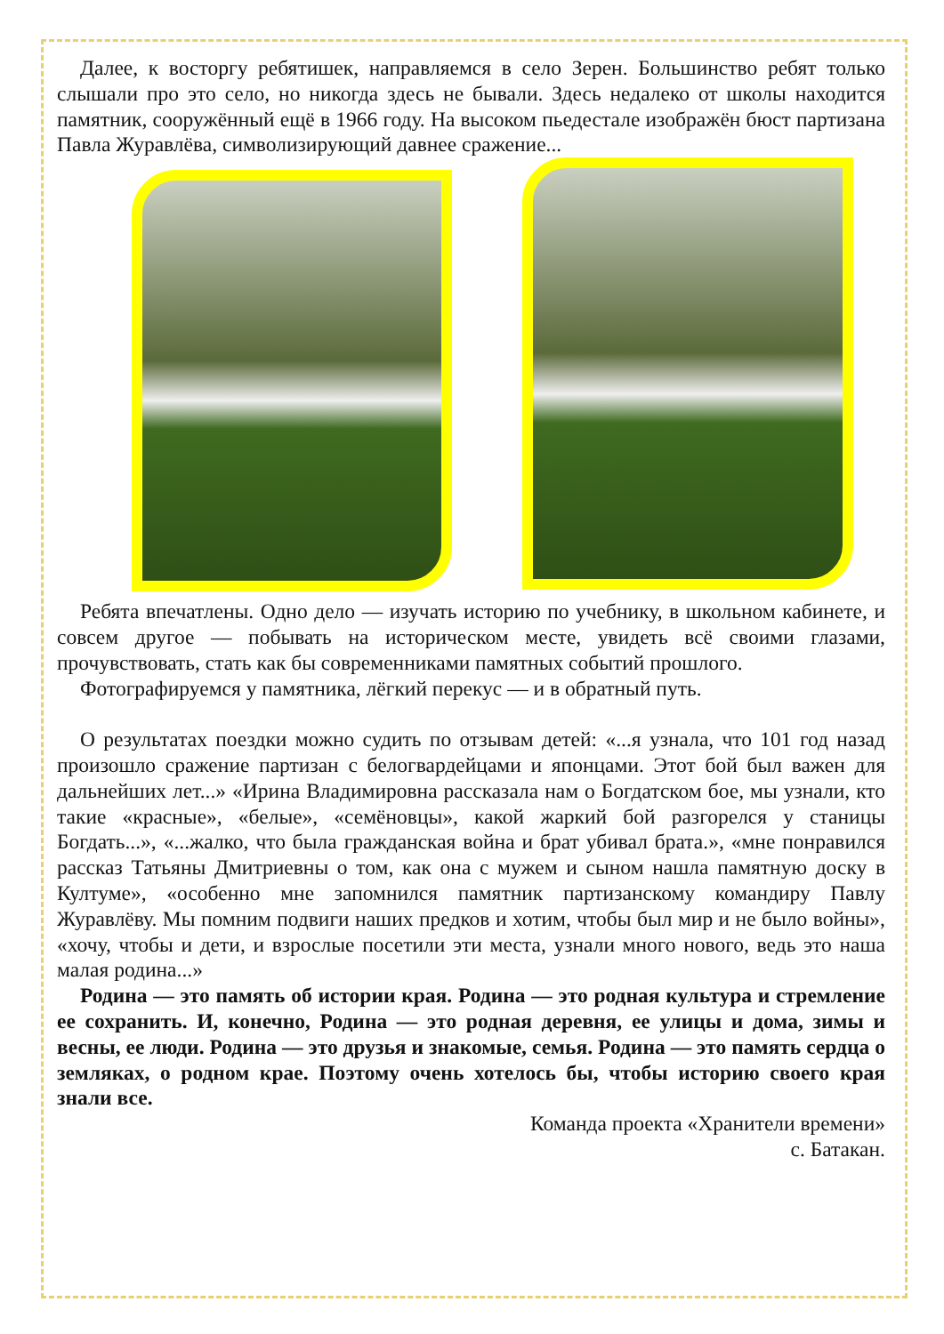Далее, к восторгу ребятишек, направляемся в село Зерен. Большинство ребят только слышали про это село, но никогда здесь не бывали. Здесь недалеко от школы находится памятник, сооружённый ещё в 1966 году. На высоком пьедестале изображён бюст партизана Павла Журавлёва, символизирующий давнее сражение...
Ребята впечатлены. Одно дело — изучать историю по учебнику, в школьном кабинете, и совсем другое — побывать на историческом месте, увидеть всё своими глазами, прочувствовать, стать как бы современниками памятных событий прошлого.
Фотографируемся у памятника, лёгкий перекус — и в обратный путь.
О результатах поездки можно судить по отзывам детей: «...я узнала, что 101 год назад произошло сражение партизан с белогвардейцами и японцами. Этот бой был важен для дальнейших лет...» «Ирина Владимировна рассказала нам о Богдатском бое, мы узнали, кто такие «красные», «белые», «семёновцы», какой жаркий бой разгорелся у станицы Богдать...», «...жалко, что была гражданская война и брат убивал брата.», «мне понравился рассказ Татьяны Дмитриевны о том, как она с мужем и сыном нашла памятную доску в Култуме», «особенно мне запомнился памятник партизанскому командиру Павлу Журавлёву. Мы помним подвиги наших предков и хотим, чтобы был мир и не было войны», «хочу, чтобы и дети, и взрослые посетили эти места, узнали много нового, ведь это наша малая родина...»
Родина — это память об истории края. Родина — это родная культура и стремление ее сохранить. И, конечно, Родина — это родная деревня, ее улицы и дома, зимы и весны, ее люди. Родина — это друзья и знакомые, семья. Родина — это память сердца о земляках, о родном крае. Поэтому очень хотелось бы, чтобы историю своего края знали все.
Команда проекта «Хранители времени»
с. Батакан.